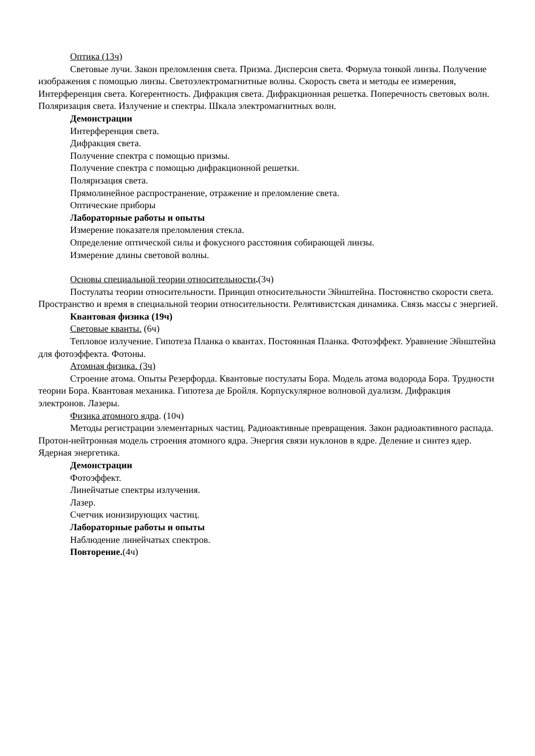Оптика (13ч)
Световые лучи. Закон преломления света. Призма. Дисперсия света. Формула тонкой линзы. Получение изображения с помощью линзы. Светоэлектромагнитные волны. Скорость света и методы ее измерения, Интерференция света. Когерентность. Дифракция света. Дифракционная решетка. Поперечность световых волн. Поляризация света. Излучение и спектры. Шкала электромагнитных волн.
Демонстрации
Интерференция света.
Дифракция света.
Получение спектра с помощью призмы.
Получение спектра с помощью дифракционной решетки.
Поляризация света.
Прямолинейное распространение, отражение и преломление света.
Оптические приборы
Лабораторные работы и опыты
Измерение показателя преломления стекла.
Определение оптической силы и фокусного расстояния собирающей линзы.
Измерение длины световой волны.
Основы специальной теории относительности.(3ч)
Постулаты теории относительности. Принцип относительности Эйнштейна. Постоянство скорости света. Пространство и время в специальной теории относительности. Релятивистская динамика. Связь массы с энергией.
Квантовая физика (19ч)
Световые кванты. (6ч)
Тепловое излучение. Гипотеза Планка о квантах. Постоянная Планка. Фотоэффект. Уравнение Эйнштейна для фотоэффекта. Фотоны.
Атомная физика. (3ч)
Строение атома. Опыты Резерфорда. Квантовые постулаты Бора. Модель атома водорода Бора. Трудности теории Бора. Квантовая механика. Гипотеза де Бройля. Корпускулярное волновой дуализм. Дифракция электронов. Лазеры.
Физика атомного ядра. (10ч)
Методы регистрации элементарных частиц. Радиоактивные превращения. Закон радиоактивного распада. Протон-нейтронная модель строения атомного ядра. Энергия связи нуклонов в ядре. Деление и синтез ядер. Ядерная энергетика.
Демонстрации
Фотоэффект.
Линейчатые спектры излучения.
Лазер.
Счетчик ионизирующих частиц.
Лабораторные работы и опыты
Наблюдение линейчатых спектров.
Повторение.(4ч)